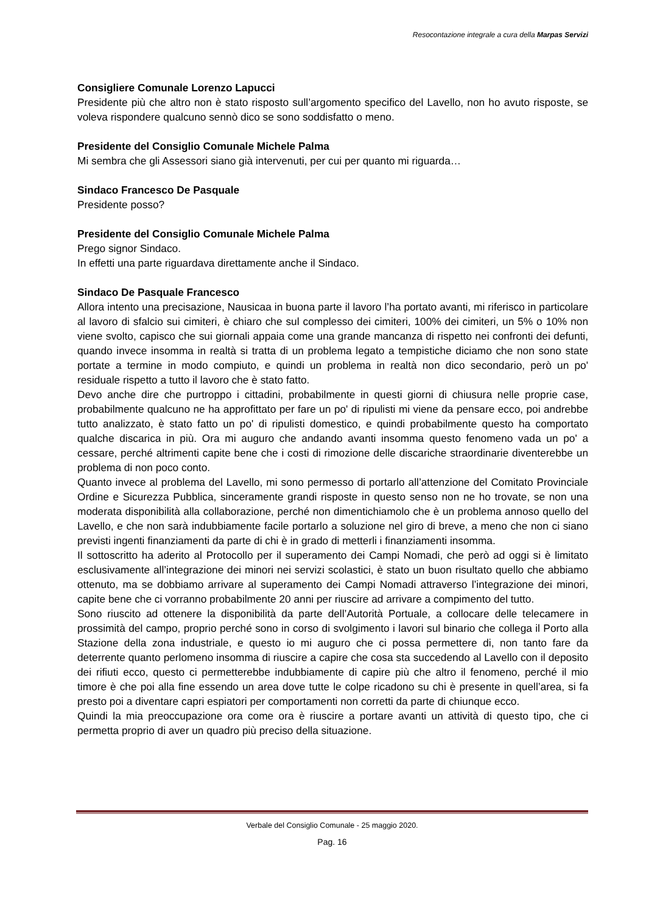Resocontazione integrale a cura della Marpas Servizi
Consigliere Comunale Lorenzo Lapucci
Presidente più che altro non è stato risposto sull’argomento specifico del Lavello, non ho avuto risposte, se voleva rispondere qualcuno sennò dico se sono soddisfatto o meno.
Presidente del Consiglio Comunale Michele Palma
Mi sembra che gli Assessori siano già intervenuti, per cui per quanto mi riguarda…
Sindaco Francesco De Pasquale
Presidente posso?
Presidente del Consiglio Comunale Michele Palma
Prego signor Sindaco.
In effetti una parte riguardava direttamente anche il Sindaco.
Sindaco De Pasquale Francesco
Allora intento una precisazione, Nausicaa in buona parte il lavoro l’ha portato avanti, mi riferisco in particolare al lavoro di sfalcio sui cimiteri, è chiaro che sul complesso dei cimiteri, 100% dei cimiteri, un 5% o 10% non viene svolto, capisco che sui giornali appaia come una grande mancanza di rispetto nei confronti dei defunti, quando invece insomma in realtà si tratta di un problema legato a tempistiche diciamo che non sono state portate a termine in modo compiuto, e quindi un problema in realtà non dico secondario, però un po' residuale rispetto a tutto il lavoro che è stato fatto.
Devo anche dire che purtroppo i cittadini, probabilmente in questi giorni di chiusura nelle proprie case, probabilmente qualcuno ne ha approfittato per fare un po' di ripulisti mi viene da pensare ecco, poi andrebbe tutto analizzato, è stato fatto un po' di ripulisti domestico, e quindi probabilmente questo ha comportato qualche discarica in più. Ora mi auguro che andando avanti insomma questo fenomeno vada un po' a cessare, perché altrimenti capite bene che i costi di rimozione delle discariche straordinarie diventerebbe un problema di non poco conto.
Quanto invece al problema del Lavello, mi sono permesso di portarlo all’attenzione del Comitato Provinciale Ordine e Sicurezza Pubblica, sinceramente grandi risposte in questo senso non ne ho trovate, se non una moderata disponibilità alla collaborazione, perché non dimentichiamolo che è un problema annoso quello del Lavello, e che non sarà indubbiamente facile portarlo a soluzione nel giro di breve, a meno che non ci siano previsti ingenti finanziamenti da parte di chi è in grado di metterli i finanziamenti insomma.
Il sottoscritto ha aderito al Protocollo per il superamento dei Campi Nomadi, che però ad oggi si è limitato esclusivamente all’integrazione dei minori nei servizi scolastici, è stato un buon risultato quello che abbiamo ottenuto, ma se dobbiamo arrivare al superamento dei Campi Nomadi attraverso l’integrazione dei minori, capite bene che ci vorranno probabilmente 20 anni per riuscire ad arrivare a compimento del tutto.
Sono riuscito ad ottenere la disponibilità da parte dell’Autorità Portuale, a collocare delle telecamere in prossimità del campo, proprio perché sono in corso di svolgimento i lavori sul binario che collega il Porto alla Stazione della zona industriale, e questo io mi auguro che ci possa permettere di, non tanto fare da deterrente quanto perlomeno insomma di riuscire a capire che cosa sta succedendo al Lavello con il deposito dei rifiuti ecco, questo ci permetterebbe indubbiamente di capire più che altro il fenomeno, perché il mio timore è che poi alla fine essendo un area dove tutte le colpe ricadono su chi è presente in quell’area, si fa presto poi a diventare capri espiatori per comportamenti non corretti da parte di chiunque ecco.
Quindi la mia preoccupazione ora come ora è riuscire a portare avanti un attività di questo tipo, che ci permetta proprio di aver un quadro più preciso della situazione.
Verbale del Consiglio Comunale - 25 maggio 2020.
Pag. 16